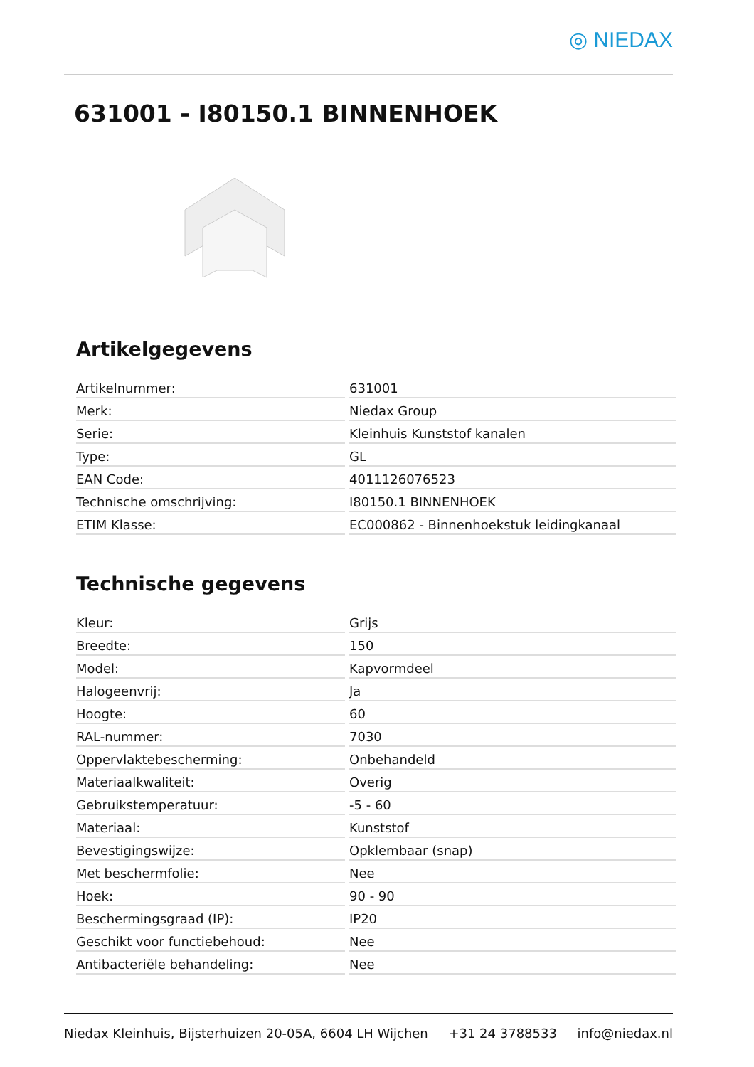◎ NIEDAX
631001 - I80150.1 BINNENHOEK
Artikelgegevens
| Artikelnummer: | 631001 |
| Merk: | Niedax Group |
| Serie: | Kleinhuis Kunststof kanalen |
| Type: | GL |
| EAN Code: | 4011126076523 |
| Technische omschrijving: | I80150.1 BINNENHOEK |
| ETIM Klasse: | EC000862 - Binnenhoekstuk leidingkanaal |
Technische gegevens
| Kleur: | Grijs |
| Breedte: | 150 |
| Model: | Kapvormdeel |
| Halogeenvrij: | Ja |
| Hoogte: | 60 |
| RAL-nummer: | 7030 |
| Oppervlaktebescherming: | Onbehandeld |
| Materiaalkwaliteit: | Overig |
| Gebruikstemperatuur: | -5 - 60 |
| Materiaal: | Kunststof |
| Bevestigingswijze: | Opklembaar (snap) |
| Met beschermfolie: | Nee |
| Hoek: | 90 - 90 |
| Beschermingsgraad (IP): | IP20 |
| Geschikt voor functiebehoud: | Nee |
| Antibacteriële behandeling: | Nee |
Niedax Kleinhuis, Bijsterhuizen 20-05A, 6604 LH Wijchen +31 24 3788533 info@niedax.nl